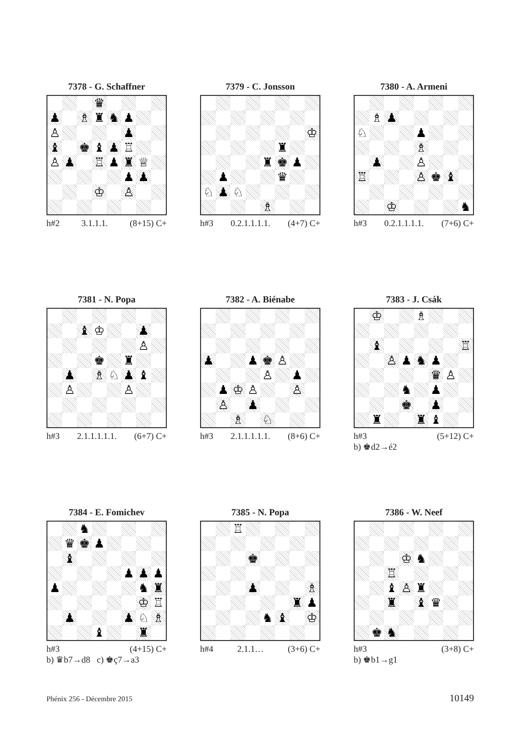7378 - G. Schaffner
| | | | ♛ | | | | |
| ♟ | | ♗ | ♜ | ♞ | ♟ | | |
| ♙ | | | | | ♟ | | |
| ♝ | | ♚ | ♝ | ♟ | ♖ | | |
| ♙ | ♟ | | ♖ | ♟ | ♜ | ♕ | |
| | | | | | ♟ | ♟ | |
| | | | ♔ | | ♙ | | |
h#2 3.1.1.1. (8+15) C+
7379 - C. Jonsson
| | | | | | | | ♔ |
| | | | | | ♜ | | |
| | | | | ♜ | ♚ | ♟ | |
| | ♟ | | | | ♛ | | |
| ♘ | ♟ | ♘ | | | | | |
| | | | | ♗ | | | |
h#3 0.2.1.1.1.1. (4+7) C+
7380 - A. Armeni
| | ♗ | ♟ | | | | | |
| ♘ | | | | ♟ | | | |
| | | | | ♗ | | | |
| | ♟ | | | ♙ | | | |
| ♖ | | | | ♙ | ♚ | ♝ | |
| | | ♔ | | | | | ♞ |
h#3 0.2.1.1.1.1. (7+6) C+
7381 - N. Popa
| | | ♝ | ♔ | | | ♟ | |
| | | | | | | ♙ | |
| | | | ♚ | | ♜ | | |
| | ♟ | | ♗ | ♘ | ♟ | ♝ | |
| | ♙ | | | | ♙ | | |
h#3 2.1.1.1.1.1. (6+7) C+
7382 - A. Biénabe
| ♟ | | | ♟ | ♚ | ♙ | | |
| | | | | ♙ | | ♟ | |
| | ♟ | ♔ | ♙ | | | ♙ | |
| | ♙ | | ♟ | | | | |
| | | ♗ | | ♘ | | | |
h#3 2.1.1.1.1.1. (8+6) C+
7383 - J. Csák
| | ♔ | | | ♗ | | | |
| | ♝ | | | | | | ♖ |
| | | ♙ | ♟ | ♞ | ♟ | | |
| | | | | | ♛ | ♙ | |
| | | | ♞ | | ♟ | | |
| | | | ♚ | | ♟ | | |
| | ♜ | | | ♜ | ♝ | | |
h#3 (5+12) C+
b) ♚d2→é2
7384 - E. Fomichev
| | | ♞ | | | | | |
| | ♛ | ♚ | ♟ | | | | |
| | ♝ | | | | | | |
| | | | | | ♟ | ♟ | ♟ |
| ♟ | | | | | | ♞ | ♜ |
| | | | | | | ♔ | ♖ |
| | ♟ | | | | ♟ | ♘ | ♗ |
| | | | ♝ | | | ♜ | |
h#3 (4+15) C+
b) ♛b7→d8 c) ♚ç7→a3
7385 - N. Popa
| | | ♖ | | | | | |
| | | | ♚ | | | | |
| | | | ♟ | | | | ♗ |
| | | | | | | ♜ | ♟ |
| | | | | ♞ | ♝ | | ♔ |
h#4 2.1.1… (3+6) C+
7386 - W. Neef
| | | | ♔ | ♞ | | | |
| | | ♖ | | | | | |
| | | ♝ | ♙ | ♜ | | | |
| | | ♜ | | ♝ | ♛ | | |
| | ♚ | ♞ | | | | | |
h#3 (3+8) C+
b) ♚b1→g1
Phénix 256 - Décembre 2015 10149